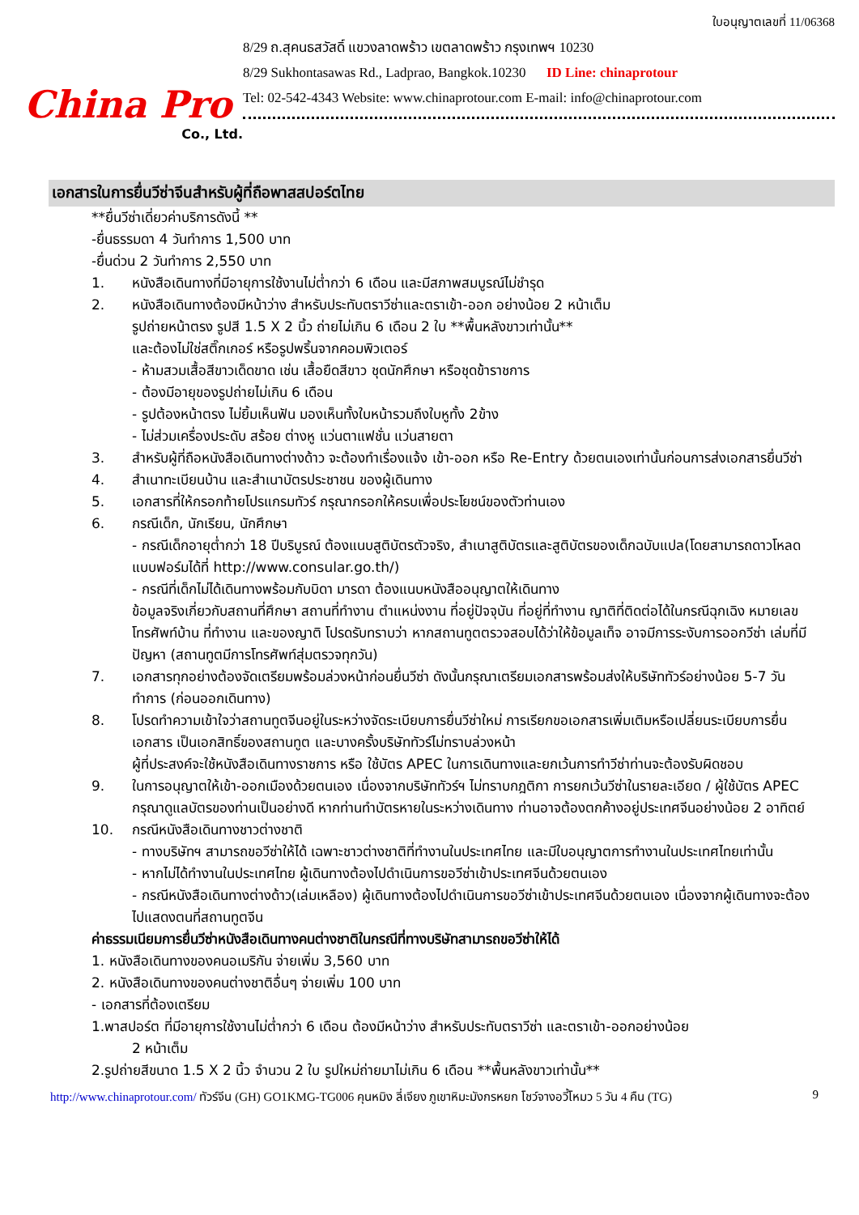China Pro
Co., Ltd.
ใบอนุญาตเลขที่ 11/06368
8/29 ถ.สุคนธสวัสดิ์ แขวงลาดพร้าว เขตลาดพร้าว กรุงเทพฯ 10230
8/29 Sukhontasawas Rd., Ladprao, Bangkok.10230 ID Line: chinaprotour
Tel: 02-542-4343 Website: www.chinaprotour.com E-mail: info@chinaprotour.com
เอกสารในการยื่นวีซ่าจีนสำหรับผู้ที่ถือพาสสปอร์ตไทย
**ยื่นวีซ่าเดี่ยวค่าบริการดังนี้ **
-ยื่นธรรมดา 4 วันทำการ 1,500 บาท
-ยื่นด่วน 2 วันทำการ 2,550 บาท
1. หนังสือเดินทางที่มีอายุการใช้งานไม่ต่ำกว่า 6 เดือน และมีสภาพสมบูรณ์ไม่ชำรุด
2. หนังสือเดินทางต้องมีหน้าว่าง สำหรับประทับตราวีซ่าและตราเข้า-ออก อย่างน้อย 2 หน้าเต็ม
รูปถ่ายหน้าตรง รูปสี 1.5 X 2 นิ้ว ถ่ายไม่เกิน 6 เดือน 2 ใบ **พื้นหลังขาวเท่านั้น**
และต้องไม่ใช่สติ๊กเกอร์ หรือรูปพริ้นจากคอมพิวเตอร์
- ห้ามสวมเสื้อสีขาวเด็ดขาด เช่น เสื้อยืดสีขาว ชุดนักศึกษา หรือชุดข้าราชการ
- ต้องมีอายุของรูปถ่ายไม่เกิน 6 เดือน
- รูปต้องหน้าตรง ไม่ยิ้มเห็นฟัน มองเห็นทั้งใบหน้ารวมถึงใบหูทั้ง 2ข้าง
- ไม่ส่วมเครื่องประดับ สร้อย ต่างหู แว่นตาแฟชั่น แว่นสายตา
3. สำหรับผู้ที่ถือหนังสือเดินทางต่างด้าว จะต้องทำเรื่องแจ้ง เข้า-ออก หรือ Re-Entry ด้วยตนเองเท่านั้นก่อนการส่งเอกสารยื่นวีซ่า
4. สำเนาทะเบียนบ้าน และสำเนาบัตรประชาชน ของผู้เดินทาง
5. เอกสารที่ให้กรอกท้ายโปรแกรมทัวร์ กรุณากรอกให้ครบเพื่อประโยชน์ของตัวท่านเอง
6. กรณีเด็ก, นักเรียน, นักศึกษา
- กรณีเด็กอายุต่ำกว่า 18 ปีบริบูรณ์ ต้องแนบสูติบัตรตัวจริง, สำเนาสูติบัตรและสูติบัตรของเด็กฉบับแปล(โดยสามารถดาวโหลดแบบฟอร์มได้ที่ http://www.consular.go.th/)
- กรณีที่เด็กไม่ได้เดินทางพร้อมกับบิดา มารดา ต้องแนบหนังสืออนุญาตให้เดินทาง
ข้อมูลจริงเกี่ยวกับสถานที่ศึกษา สถานที่ทำงาน ตำแหน่งงาน ที่อยู่ปัจจุบัน ที่อยู่ที่ทำงาน ญาติที่ติดต่อได้ในกรณีฉุกเฉิง หมายเลขโทรศัพท์บ้าน ที่ทำงาน และของญาติ โปรดรับทราบว่า หากสถานทูตตรวจสอบได้ว่าให้ข้อมูลเท็จ อาจมีการระงับการออกวีซ่า เล่มที่มีปัญหา (สถานทูตมีการโทรศัพท์สุ่มตรวจทุกวัน)
7. เอกสารทุกอย่างต้องจัดเตรียมพร้อมล่วงหน้าก่อนยื่นวีซ่า ดังนั้นกรุณาเตรียมเอกสารพร้อมส่งให้บริษัททัวร์อย่างน้อย 5-7 วันทำการ (ก่อนออกเดินทาง)
8. โปรดทำความเข้าใจว่าสถานทูตจีนอยู่ในระหว่างจัดระเบียบการยื่นวีซ่าใหม่ การเรียกขอเอกสารเพิ่มเติมหรือเปลี่ยนระเบียบการยื่นเอกสาร เป็นเอกสิทธิ์ของสถานทูต และบางครั้งบริษัททัวร์ไม่ทราบล่วงหน้า
ผู้ที่ประสงค์จะใช้หนังสือเดินทางราชการ หรือ ใช้บัตร APEC ในการเดินทางและยกเว้นการทำวีซ่าท่านจะต้องรับผิดชอบ
9. ในการอนุญาตให้เข้า-ออกเมืองด้วยตนเอง เนื่องจากบริษัททัวร์ฯ ไม่ทราบกฎติกา การยกเว้นวีซ่าในรายละเอียด / ผู้ใช้บัตร APEC กรุณาดูแลบัตรของท่านเป็นอย่างดี หากท่านทำบัตรหายในระหว่างเดินทาง ท่านอาจต้องตกค้างอยู่ประเทศจีนอย่างน้อย 2 อาทิตย์
10. กรณีหนังสือเดินทางชาวต่างชาติ
- ทางบริษัทฯ สามารถขอวีซ่าให้ได้ เฉพาะชาวต่างชาติที่ทำงานในประเทศไทย และมีใบอนุญาตการทำงานในประเทศไทยเท่านั้น
- หากไม่ได้ทำงานในประเทศไทย ผู้เดินทางต้องไปดำเนินการขอวีซ่าเข้าประเทศจีนด้วยตนเอง
- กรณีหนังสือเดินทางต่างด้าว(เล่มเหลือง) ผู้เดินทางต้องไปดำเนินการขอวีซ่าเข้าประเทศจีนด้วยตนเอง เนื่องจากผู้เดินทางจะต้องไปแสดงตนที่สถานทูตจีน
ค่าธรรมเนียมการยื่นวีซ่าหนังสือเดินทางคนต่างชาติในกรณีที่ทางบริษัทสามารถขอวีซ่าให้ได้
1. หนังสือเดินทางของคนอเมริกัน จ่ายเพิ่ม 3,560 บาท
2. หนังสือเดินทางของคนต่างชาติอื่นๆ จ่ายเพิ่ม 100 บาท
- เอกสารที่ต้องเตรียม
1.พาสปอร์ต ที่มีอายุการใช้งานไม่ต่ำกว่า 6 เดือน ต้องมีหน้าว่าง สำหรับประทับตราวีซ่า และตราเข้า-ออกอย่างน้อย
2 หน้าเต็ม
2.รูปถ่ายสีขนาด 1.5 X 2 นิ้ว จำนวน 2 ใบ รูปใหม่ถ่ายมาไม่เกิน 6 เดือน **พื้นหลังขาวเท่านั้น**
http://www.chinaprotour.com/ ทัวร์จีน (GH) GO1KMG-TG006 คุนหมิง ลี่เจียง ภูเขาหิมะมังกรหยก โชว์จางอวี้โหมว 5 วัน 4 คืน (TG) 9